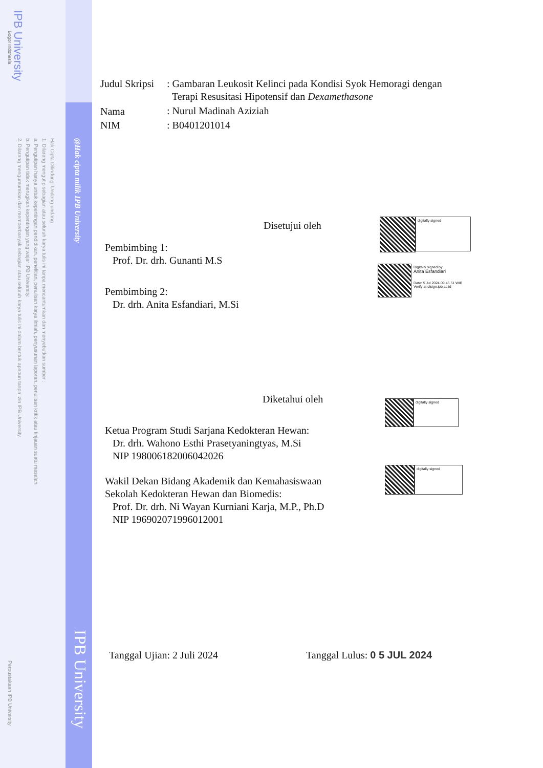IPB University
Bogor Indonesia
Hak Cipta Dilindungi Undang-undang
1. Dilarang mengutip sebagian atau seluruh karya tulis ini tanpa mencantumkan dan menyebutkan sumber :
a. Pengutipan hanya untuk kepentingan pendidikan, penelitian, penulisan karya ilmiah, penyusunan laporan, penulisan kritik atau tinjauan suatu masalah
b. Pengutipan tidak merugikan kepentingan yang wajar IPB University.
2. Dilarang mengumumkan dan memperbanyak sebagian atau seluruh karya tulis ini dalam bentuk apapun tanpa izin IPB University.
@Hak cipta milik IPB University
IPB University
Perpustakaan IPB University
| Judul Skripsi | : Gambaran Leukosit Kelinci pada Kondisi Syok Hemoragi dengan Terapi Resusitasi Hipotensif dan Dexamethasone |
| Nama | : Nurul Madinah Aziziah |
| NIM | : B0401201014 |
Disetujui oleh
Pembimbing 1:
Prof. Dr. drh. Gunanti M.S
Pembimbing 2:
Dr. drh. Anita Esfandiari, M.Si
Diketahui oleh
Ketua Program Studi Sarjana Kedokteran Hewan:
Dr. drh. Wahono Esthi Prasetyaningtyas, M.Si
NIP 198006182006042026
Wakil Dekan Bidang Akademik dan Kemahasiswaan
Sekolah Kedokteran Hewan dan Biomedis:
Prof. Dr. drh. Ni Wayan Kurniani Karja, M.P., Ph.D
NIP 196902071996012001
Tanggal Ujian: 2 Juli 2024 Tanggal Lulus: 0 5 JUL 2024
digitally signed
Digitally signed by:
Anita Esfandiari
Date: 5 Jul 2024 09.45.51 WIB
Verify at disign.ipb.ac.id
digitally signed
digitally signed